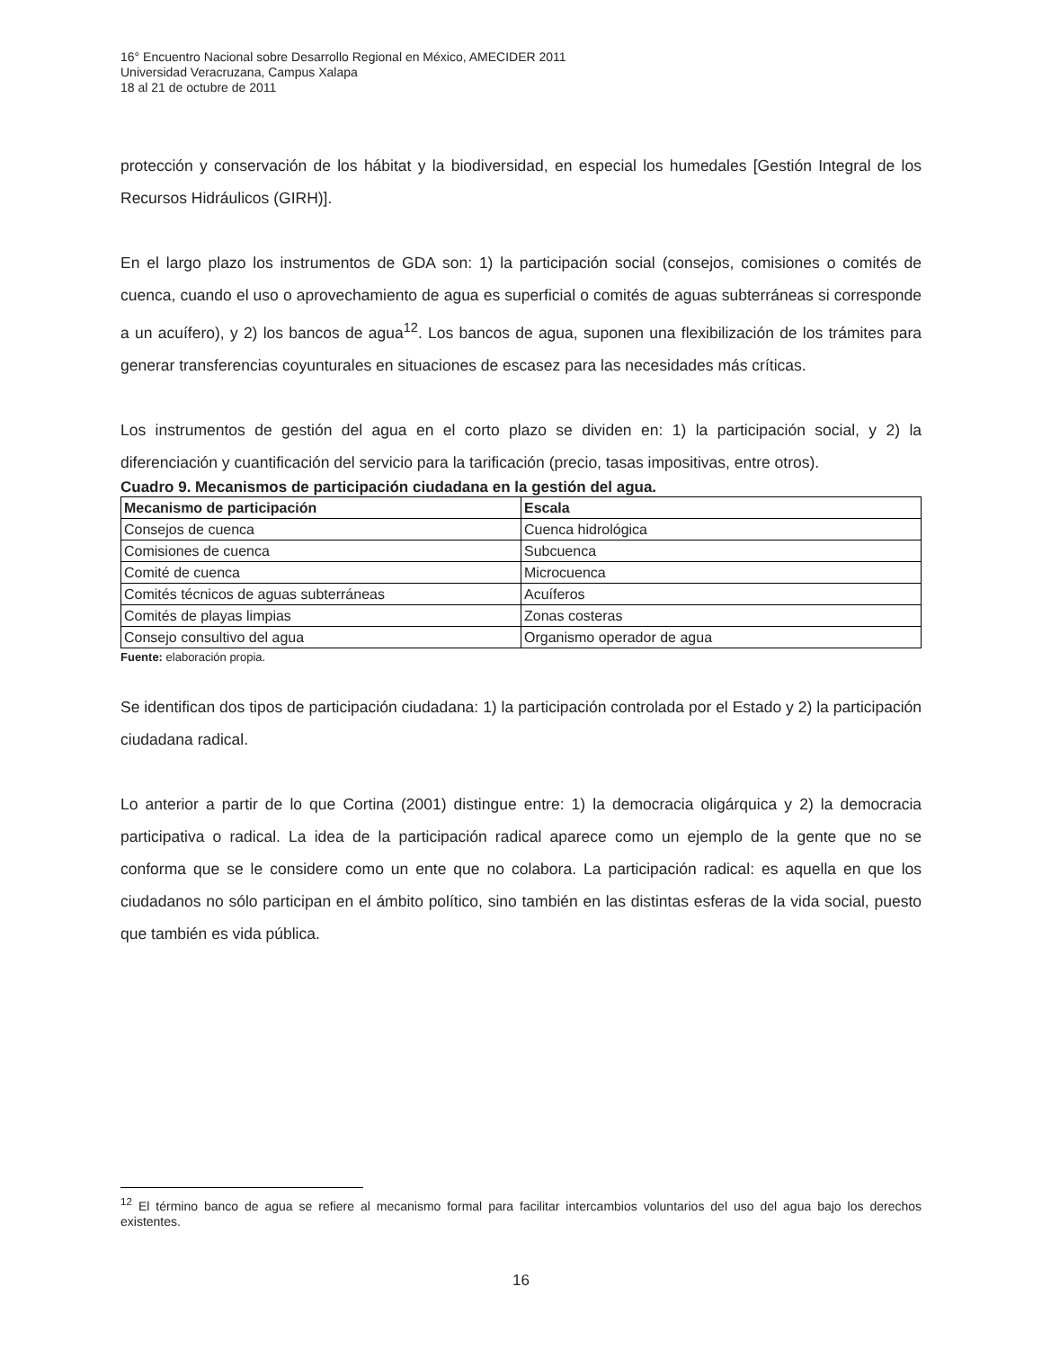16° Encuentro Nacional sobre Desarrollo Regional en México, AMECIDER 2011
Universidad Veracruzana, Campus Xalapa
18 al 21 de octubre de 2011
protección y conservación de los hábitat y la biodiversidad, en especial los humedales [Gestión Integral de los Recursos Hidráulicos (GIRH)].
En el largo plazo los instrumentos de GDA son: 1) la participación social (consejos, comisiones o comités de cuenca, cuando el uso o aprovechamiento de agua es superficial o comités de aguas subterráneas si corresponde a un acuífero), y 2) los bancos de agua<sup>12</sup>. Los bancos de agua, suponen una flexibilización de los trámites para generar transferencias coyunturales en situaciones de escasez para las necesidades más críticas.
Los instrumentos de gestión del agua en el corto plazo se dividen en: 1) la participación social, y 2) la diferenciación y cuantificación del servicio para la tarificación (precio, tasas impositivas, entre otros).
Cuadro 9. Mecanismos de participación ciudadana en la gestión del agua.
| Mecanismo de participación | Escala |
| --- | --- |
| Consejos de cuenca | Cuenca hidrológica |
| Comisiones de cuenca | Subcuenca |
| Comité de cuenca | Microcuenca |
| Comités técnicos de aguas subterráneas | Acuíferos |
| Comités de playas limpias | Zonas costeras |
| Consejo consultivo del agua | Organismo operador de agua |
Fuente: elaboración propia.
Se identifican dos tipos de participación ciudadana: 1) la participación controlada por el Estado y 2) la participación ciudadana radical.
Lo anterior a partir de lo que Cortina (2001) distingue entre: 1) la democracia oligárquica y 2) la democracia participativa o radical. La idea de la participación radical aparece como un ejemplo de la gente que no se conforma que se le considere como un ente que no colabora. La participación radical: es aquella en que los ciudadanos no sólo participan en el ámbito político, sino también en las distintas esferas de la vida social, puesto que también es vida pública.
<sup>12</sup> El término banco de agua se refiere al mecanismo formal para facilitar intercambios voluntarios del uso del agua bajo los derechos existentes.
16